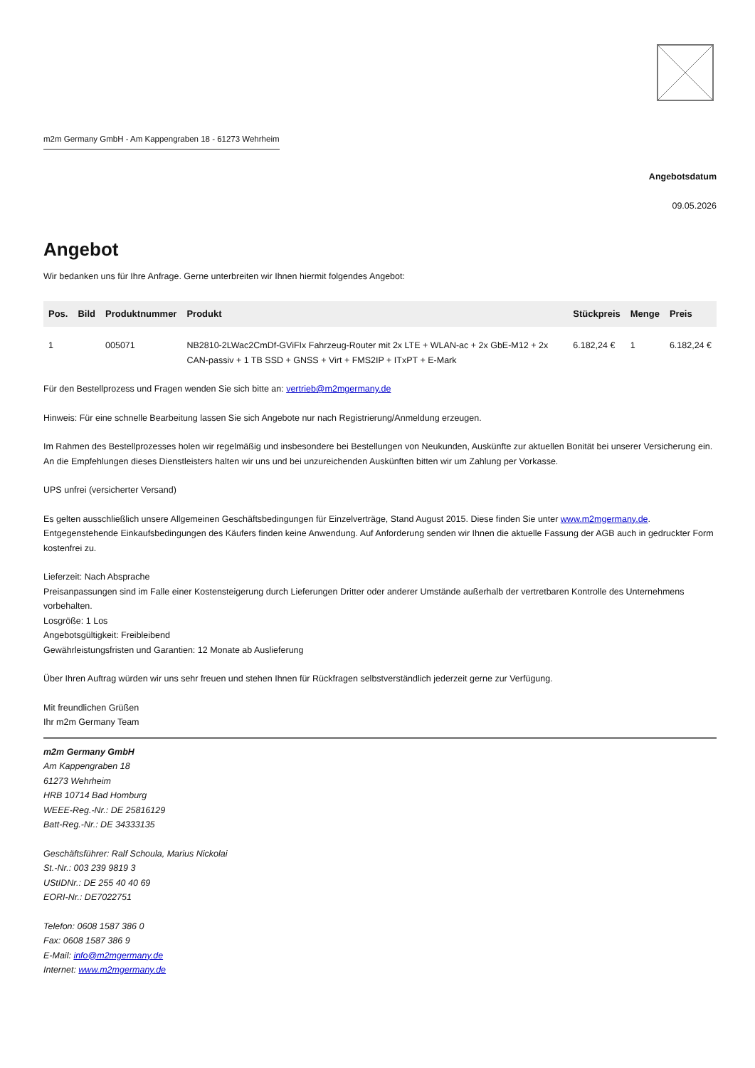m2m Germany GmbH - Am Kappengraben 18 - 61273 Wehrheim
Angebotsdatum
09.05.2026
Angebot
Wir bedanken uns für Ihre Anfrage. Gerne unterbreiten wir Ihnen hiermit folgendes Angebot:
| Pos. | Bild | Produktnummer | Produkt | Stückpreis | Menge | Preis |
| --- | --- | --- | --- | --- | --- | --- |
| 1 | | 005071 | NB2810-2LWac2CmDf-GViFIx Fahrzeug-Router mit 2x LTE + WLAN-ac + 2x GbE-M12 + 2x CAN-passiv + 1 TB SSD + GNSS + Virt + FMS2IP + ITxPT + E-Mark | 6.182,24 € | 1 | 6.182,24 € |
Für den Bestellprozess und Fragen wenden Sie sich bitte an: vertrieb@m2mgermany.de
Hinweis: Für eine schnelle Bearbeitung lassen Sie sich Angebote nur nach Registrierung/Anmeldung erzeugen.
Im Rahmen des Bestellprozesses holen wir regelmäßig und insbesondere bei Bestellungen von Neukunden, Auskünfte zur aktuellen Bonität bei unserer Versicherung ein.
An die Empfehlungen dieses Dienstleisters halten wir uns und bei unzureichenden Auskünften bitten wir um Zahlung per Vorkasse.
UPS unfrei (versicherter Versand)
Es gelten ausschließlich unsere Allgemeinen Geschäftsbedingungen für Einzelverträge, Stand August 2015. Diese finden Sie unter www.m2mgermany.de. Entgegenstehende Einkaufsbedingungen des Käufers finden keine Anwendung. Auf Anforderung senden wir Ihnen die aktuelle Fassung der AGB auch in gedruckter Form kostenfrei zu.
Lieferzeit: Nach Absprache
Preisanpassungen sind im Falle einer Kostensteigerung durch Lieferungen Dritter oder anderer Umstände außerhalb der vertretbaren Kontrolle des Unternehmens vorbehalten.
Losgröße: 1 Los
Angebotsgültigkeit: Freibleibend
Gewährleistungsfristen und Garantien: 12 Monate ab Auslieferung
Über Ihren Auftrag würden wir uns sehr freuen und stehen Ihnen für Rückfragen selbstverständlich jederzeit gerne zur Verfügung.
Mit freundlichen Grüßen
Ihr m2m Germany Team
m2m Germany GmbH
Am Kappengraben 18
61273 Wehrheim
HRB 10714 Bad Homburg
WEEE-Reg.-Nr.: DE 25816129
Batt-Reg.-Nr.: DE 34333135
Geschäftsführer: Ralf Schoula, Marius Nickolai
St.-Nr.: 003 239 9819 3
UStIDNr.: DE 255 40 40 69
EORI-Nr.: DE7022751
Telefon: 0608 1587 386 0
Fax: 0608 1587 386 9
E-Mail: info@m2mgermany.de
Internet: www.m2mgermany.de